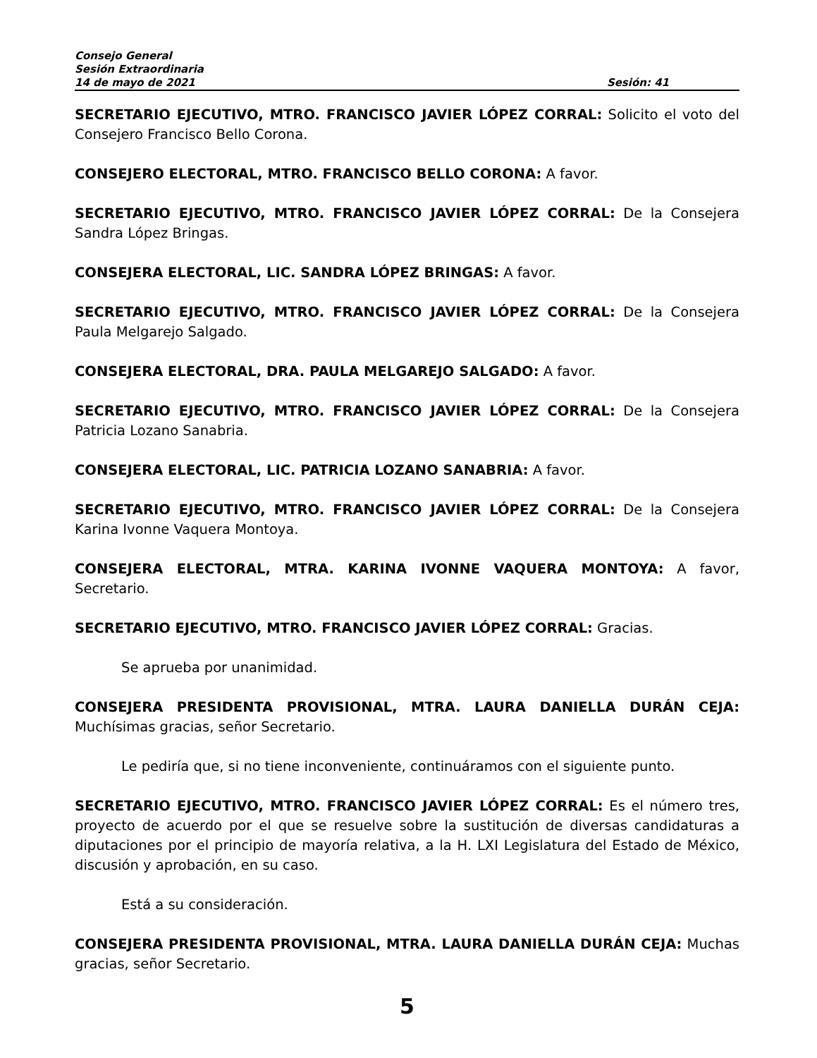Consejo General
Sesión Extraordinaria
14 de mayo de 2021 Sesión: 41
SECRETARIO EJECUTIVO, MTRO. FRANCISCO JAVIER LÓPEZ CORRAL: Solicito el voto del Consejero Francisco Bello Corona.
CONSEJERO ELECTORAL, MTRO. FRANCISCO BELLO CORONA: A favor.
SECRETARIO EJECUTIVO, MTRO. FRANCISCO JAVIER LÓPEZ CORRAL: De la Consejera Sandra López Bringas.
CONSEJERA ELECTORAL, LIC. SANDRA LÓPEZ BRINGAS: A favor.
SECRETARIO EJECUTIVO, MTRO. FRANCISCO JAVIER LÓPEZ CORRAL: De la Consejera Paula Melgarejo Salgado.
CONSEJERA ELECTORAL, DRA. PAULA MELGAREJO SALGADO: A favor.
SECRETARIO EJECUTIVO, MTRO. FRANCISCO JAVIER LÓPEZ CORRAL: De la Consejera Patricia Lozano Sanabria.
CONSEJERA ELECTORAL, LIC. PATRICIA LOZANO SANABRIA: A favor.
SECRETARIO EJECUTIVO, MTRO. FRANCISCO JAVIER LÓPEZ CORRAL: De la Consejera Karina Ivonne Vaquera Montoya.
CONSEJERA ELECTORAL, MTRA. KARINA IVONNE VAQUERA MONTOYA: A favor, Secretario.
SECRETARIO EJECUTIVO, MTRO. FRANCISCO JAVIER LÓPEZ CORRAL: Gracias.
Se aprueba por unanimidad.
CONSEJERA PRESIDENTA PROVISIONAL, MTRA. LAURA DANIELLA DURÁN CEJA: Muchísimas gracias, señor Secretario.
Le pediría que, si no tiene inconveniente, continuáramos con el siguiente punto.
SECRETARIO EJECUTIVO, MTRO. FRANCISCO JAVIER LÓPEZ CORRAL: Es el número tres, proyecto de acuerdo por el que se resuelve sobre la sustitución de diversas candidaturas a diputaciones por el principio de mayoría relativa, a la H. LXI Legislatura del Estado de México, discusión y aprobación, en su caso.
Está a su consideración.
CONSEJERA PRESIDENTA PROVISIONAL, MTRA. LAURA DANIELLA DURÁN CEJA: Muchas gracias, señor Secretario.
5